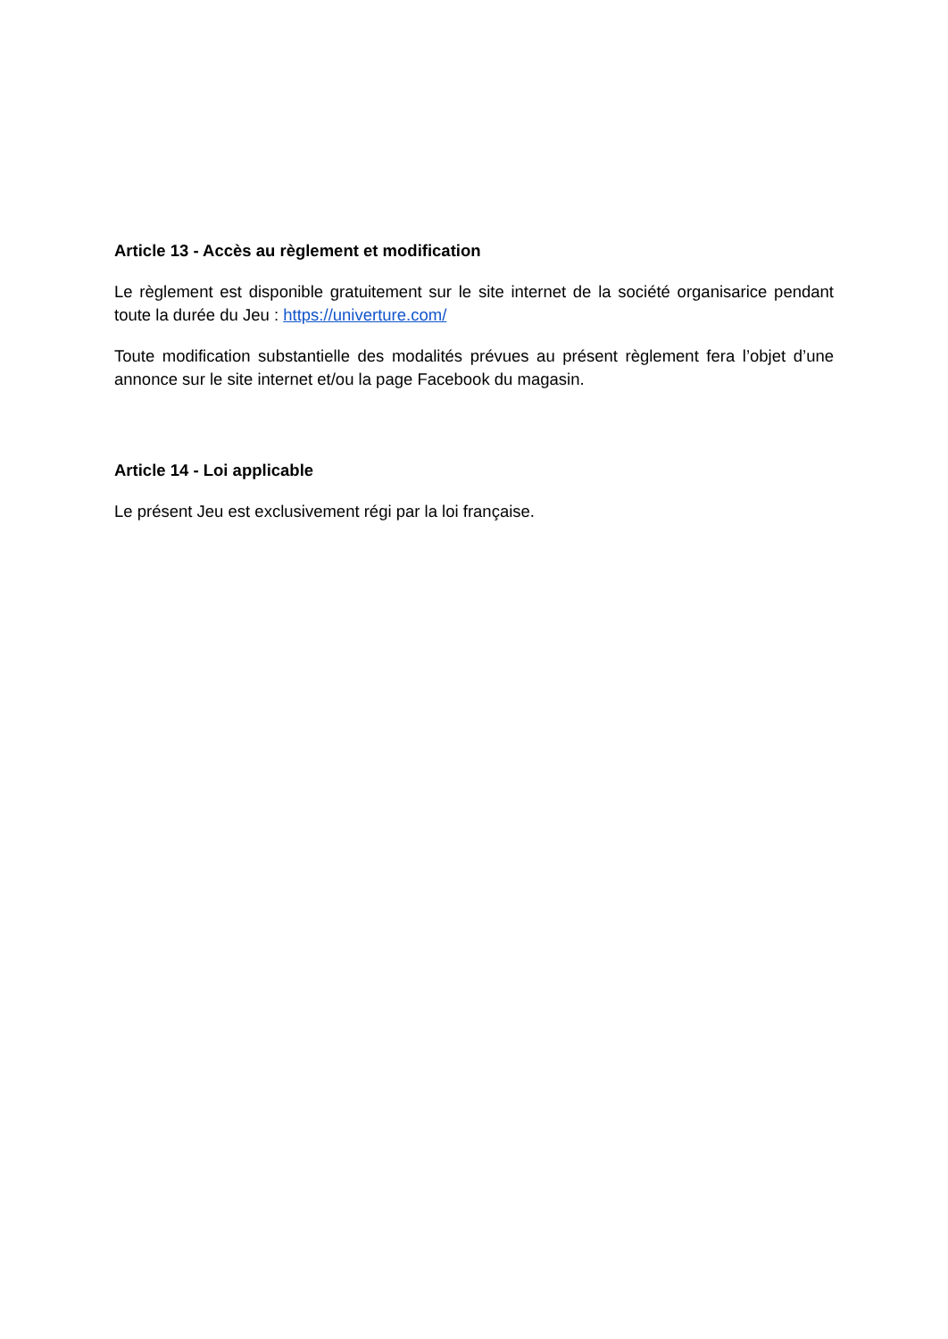Article 13 - Accès au règlement et modification
Le règlement est disponible gratuitement sur le site internet de la société organisarice pendant toute la durée du Jeu : https://univerture.com/
Toute modification substantielle des modalités prévues au présent règlement fera l’objet d’une annonce sur le site internet et/ou la page Facebook du magasin.
Article 14 - Loi applicable
Le présent Jeu est exclusivement régi par la loi française.